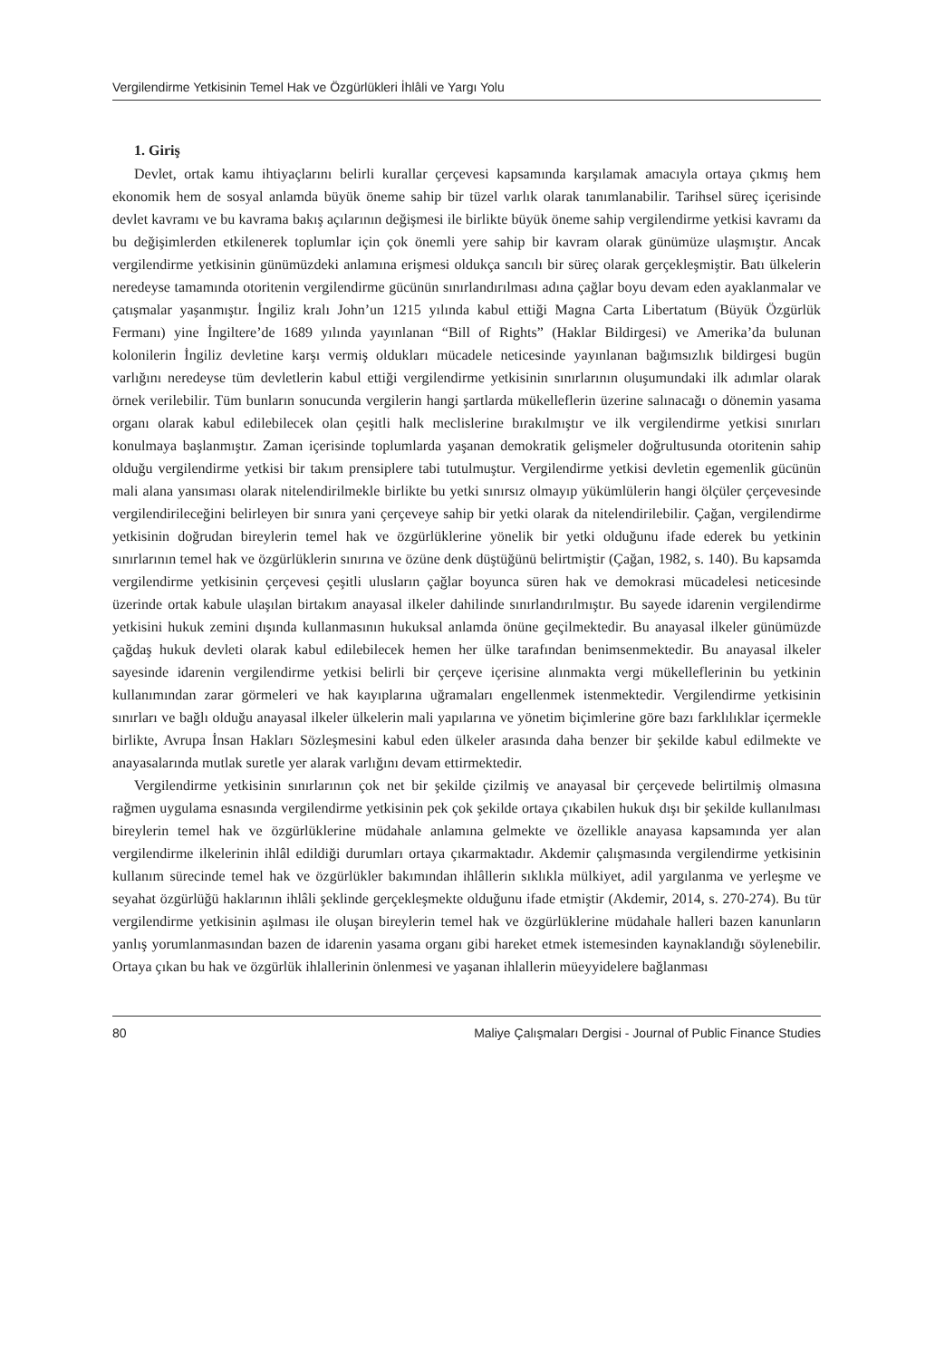Vergilendirme Yetkisinin Temel Hak ve Özgürlükleri İhlâli ve Yargı Yolu
1. Giriş
Devlet, ortak kamu ihtiyaçlarını belirli kurallar çerçevesi kapsamında karşılamak amacıyla ortaya çıkmış hem ekonomik hem de sosyal anlamda büyük öneme sahip bir tüzel varlık olarak tanımlanabilir. Tarihsel süreç içerisinde devlet kavramı ve bu kavrama bakış açılarının değişmesi ile birlikte büyük öneme sahip vergilendirme yetkisi kavramı da bu değişimlerden etkilenerek toplumlar için çok önemli yere sahip bir kavram olarak günümüze ulaşmıştır. Ancak vergilendirme yetkisinin günümüzdeki anlamına erişmesi oldukça sancılı bir süreç olarak gerçekleşmiştir. Batı ülkelerin neredeyse tamamında otoritenin vergilendirme gücünün sınırlandırılması adına çağlar boyu devam eden ayaklanmalar ve çatışmalar yaşanmıştır. İngiliz kralı John’un 1215 yılında kabul ettiği Magna Carta Libertatum (Büyük Özgürlük Fermanı) yine İngiltere’de 1689 yılında yayınlanan “Bill of Rights” (Haklar Bildirgesi) ve Amerika’da bulunan kolonilerin İngiliz devletine karşı vermiş oldukları mücadele neticesinde yayınlanan bağımsızlık bildirgesi bugün varlığını neredeyse tüm devletlerin kabul ettiği vergilendirme yetkisinin sınırlarının oluşumundaki ilk adımlar olarak örnek verilebilir. Tüm bunların sonucunda vergilerin hangi şartlarda mükelleflerin üzerine salınacağı o dönemin yasama organı olarak kabul edilebilecek olan çeşitli halk meclislerine bırakılmıştır ve ilk vergilendirme yetkisi sınırları konulmaya başlanmıştır. Zaman içerisinde toplumlarda yaşanan demokratik gelişmeler doğrultusunda otoritenin sahip olduğu vergilendirme yetkisi bir takım prensiplere tabi tutulmuştur. Vergilendirme yetkisi devletin egemenlik gücünün mali alana yansıması olarak nitelendirilmekle birlikte bu yetki sınırsız olmayıp yükümlülerin hangi ölçüler çerçevesinde vergilendirileceğini belirleyen bir sınıra yani çerçeveye sahip bir yetki olarak da nitelendirilebilir. Çağan, vergilendirme yetkisinin doğrudan bireylerin temel hak ve özgürlüklerine yönelik bir yetki olduğunu ifade ederek bu yetkinin sınırlarının temel hak ve özgürlüklerin sınırına ve özüne denk düştüğünü belirtmiştir (Çağan, 1982, s. 140). Bu kapsamda vergilendirme yetkisinin çerçevesi çeşitli ulusların çağlar boyunca süren hak ve demokrasi mücadelesi neticesinde üzerinde ortak kabule ulaşılan birtakım anayasal ilkeler dahilinde sınırlandırılmıştır. Bu sayede idarenin vergilendirme yetkisini hukuk zemini dışında kullanmasının hukuksal anlamda önüne geçilmektedir. Bu anayasal ilkeler günümüzde çağdaş hukuk devleti olarak kabul edilebilecek hemen her ülke tarafından benimsenmektedir. Bu anayasal ilkeler sayesinde idarenin vergilendirme yetkisi belirli bir çerçeve içerisine alınmakta vergi mükelleflerinin bu yetkinin kullanımından zarar görmeleri ve hak kayıplarına uğramaları engellenmek istenmektedir. Vergilendirme yetkisinin sınırları ve bağlı olduğu anayasal ilkeler ülkelerin mali yapılarına ve yönetim biçimlerine göre bazı farklılıklar içermekle birlikte, Avrupa İnsan Hakları Sözleşmesini kabul eden ülkeler arasında daha benzer bir şekilde kabul edilmekte ve anayasalarında mutlak suretle yer alarak varlığını devam ettirmektedir.
Vergilendirme yetkisinin sınırlarının çok net bir şekilde çizilmiş ve anayasal bir çerçevede belirtilmiş olmasına rağmen uygulama esnasında vergilendirme yetkisinin pek çok şekilde ortaya çıkabilen hukuk dışı bir şekilde kullanılması bireylerin temel hak ve özgürlüklerine müdahale anlamına gelmekte ve özellikle anayasa kapsamında yer alan vergilendirme ilkelerinin ihlâl edildiği durumları ortaya çıkarmaktadır. Akdemir çalışmasında vergilendirme yetkisinin kullanım sürecinde temel hak ve özgürlükler bakımından ihlâllerin sıklıkla mülkiyet, adil yargılanma ve yerleşme ve seyahat özgürlüğü haklarının ihlâli şeklinde gerçekleşmekte olduğunu ifade etmiştir (Akdemir, 2014, s. 270-274). Bu tür vergilendirme yetkisinin aşılması ile oluşan bireylerin temel hak ve özgürlüklerine müdahale halleri bazen kanunların yanlış yorumlanmasından bazen de idarenin yasama organı gibi hareket etmek istemesinden kaynaklandığı söylenebilir. Ortaya çıkan bu hak ve özgürlük ihlallerinin önlenmesi ve yaşanan ihlallerin müeyyidelere bağlanması
80 Maliye Çalışmaları Dergisi - Journal of Public Finance Studies